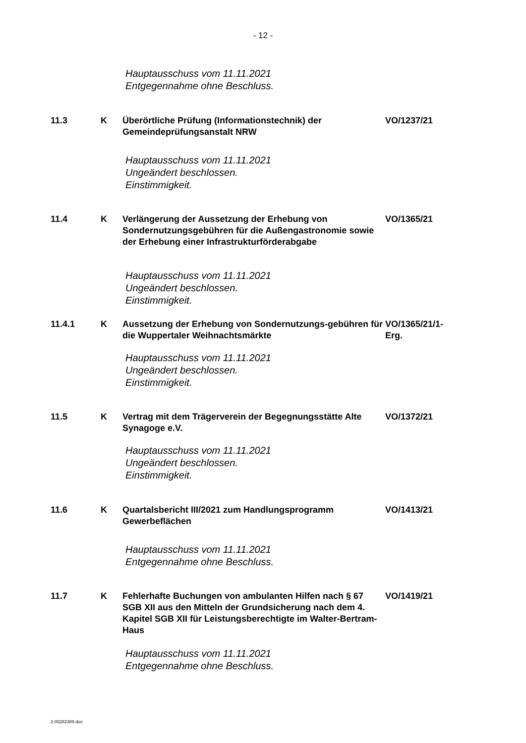- 12 -
Hauptausschuss vom 11.11.2021
Entgegennahme ohne Beschluss.
11.3 K Überörtliche Prüfung (Informationstechnik) der Gemeindeprüfungsanstalt NRW
VO/1237/21
Hauptausschuss vom 11.11.2021
Ungeändert beschlossen.
Einstimmigkeit.
11.4 K Verlängerung der Aussetzung der Erhebung von Sondernutzungsgebühren für die Außengastronomie sowie der Erhebung einer Infrastrukturförderabgabe
VO/1365/21
Hauptausschuss vom 11.11.2021
Ungeändert beschlossen.
Einstimmigkeit.
11.4.1 K Aussetzung der Erhebung von Sondernutzungs-gebühren für die Wuppertaler Weihnachtsmärkte
VO/1365/21/1-Erg.
Hauptausschuss vom 11.11.2021
Ungeändert beschlossen.
Einstimmigkeit.
11.5 K Vertrag mit dem Trägerverein der Begegnungsstätte Alte Synagoge e.V.
VO/1372/21
Hauptausschuss vom 11.11.2021
Ungeändert beschlossen.
Einstimmigkeit.
11.6 K Quartalsbericht III/2021 zum Handlungsprogramm Gewerbeflächen
VO/1413/21
Hauptausschuss vom 11.11.2021
Entgegennahme ohne Beschluss.
11.7 K Fehlerhafte Buchungen von ambulanten Hilfen nach § 67 SGB XII aus den Mitteln der Grundsicherung nach dem 4. Kapitel SGB XII für Leistungsberechtigte im Walter-Bertram-Haus
VO/1419/21
Hauptausschuss vom 11.11.2021
Entgegennahme ohne Beschluss.
2-00282389.doc